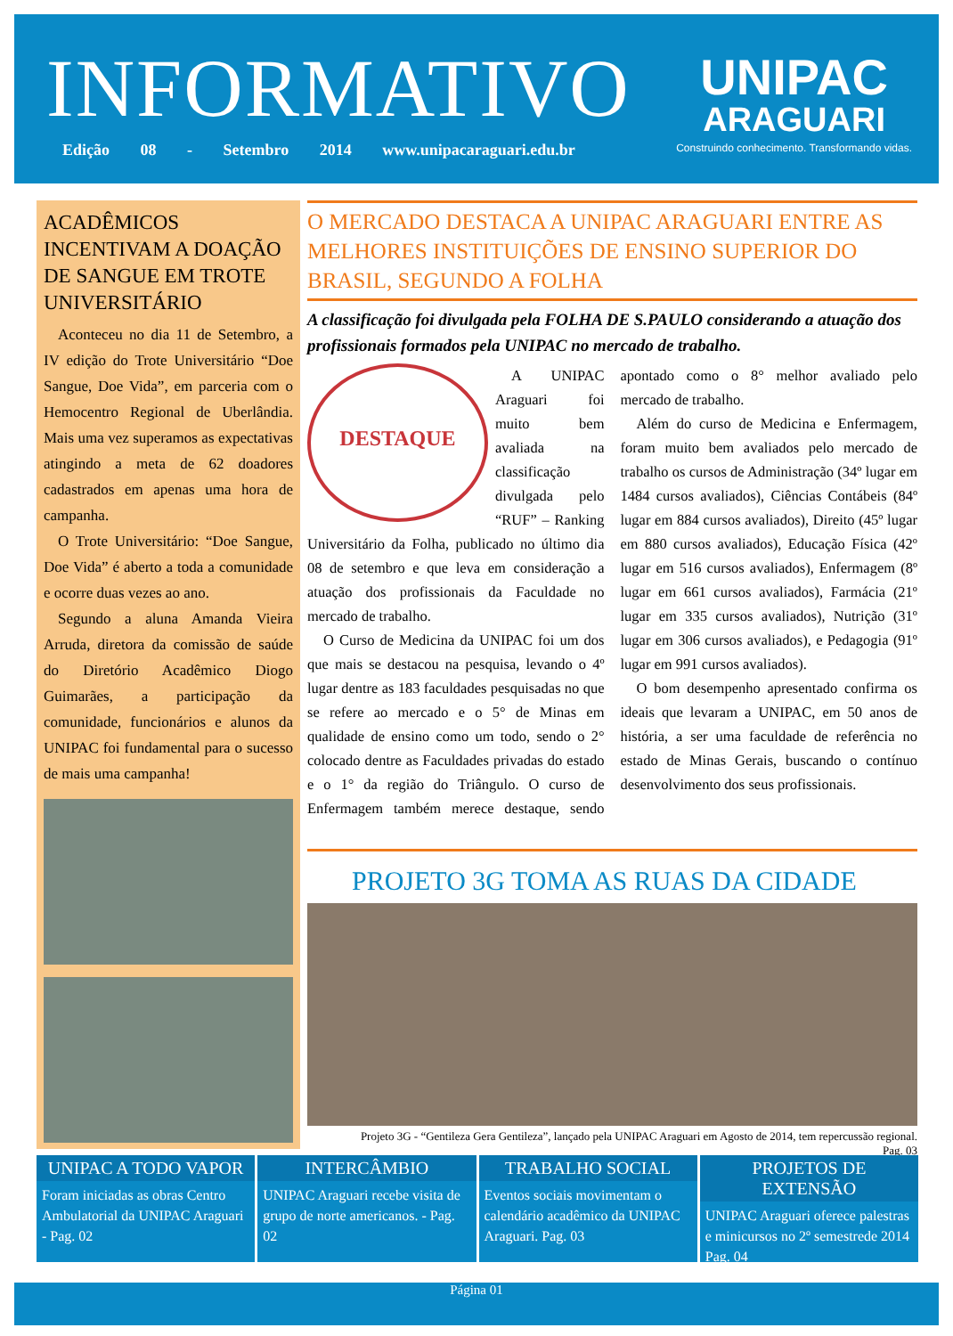INFORMATIVO
Edição 08 - Setembro 2014 www.unipacaraguari.edu.br
UNIPAC
ARAGUARI
Construindo conhecimento. Transformando vidas.
ACADÊMICOS INCENTIVAM A DOAÇÃO DE SANGUE EM TROTE UNIVERSITÁRIO
Aconteceu no dia 11 de Setembro, a IV edição do Trote Universitário “Doe Sangue, Doe Vida”, em parceria com o Hemocentro Regional de Uberlândia. Mais uma vez superamos as expectativas atingindo a meta de 62 doadores cadastrados em apenas uma hora de campanha.
O Trote Universitário: “Doe Sangue, Doe Vida” é aberto a toda a comunidade e ocorre duas vezes ao ano.
Segundo a aluna Amanda Vieira Arruda, diretora da comissão de saúde do Diretório Acadêmico Diogo Guimarães, a participação da comunidade, funcionários e alunos da UNIPAC foi fundamental para o sucesso de mais uma campanha!
O MERCADO DESTACA A UNIPAC ARAGUARI ENTRE AS MELHORES INSTITUIÇÕES DE ENSINO SUPERIOR DO BRASIL, SEGUNDO A FOLHA
A classificação foi divulgada pela FOLHA DE S.PAULO considerando a atuação dos profissionais formados pela UNIPAC no mercado de trabalho.
DESTAQUE
A UNIPAC Araguari foi muito bem avaliada na classificação divulgada pelo “RUF” – Ranking Universitário da Folha, publicado no último dia 08 de setembro e que leva em consideração a atuação dos profissionais da Faculdade no mercado de trabalho.
O Curso de Medicina da UNIPAC foi um dos que mais se destacou na pesquisa, levando o 4º lugar dentre as 183 faculdades pesquisadas no que se refere ao mercado e o 5° de Minas em qualidade de ensino como um todo, sendo o 2° colocado dentre as Faculdades privadas do estado e o 1° da região do Triângulo. O curso de Enfermagem também merece destaque, sendo apontado como o 8° melhor avaliado pelo mercado de trabalho.
Além do curso de Medicina e Enfermagem, foram muito bem avaliados pelo mercado de trabalho os cursos de Administração (34º lugar em 1484 cursos avaliados), Ciências Contábeis (84º lugar em 884 cursos avaliados), Direito (45º lugar em 880 cursos avaliados), Educação Física (42º lugar em 516 cursos avaliados), Enfermagem (8º lugar em 661 cursos avaliados), Farmácia (21º lugar em 335 cursos avaliados), Nutrição (31º lugar em 306 cursos avaliados), e Pedagogia (91º lugar em 991 cursos avaliados).
O bom desempenho apresentado confirma os ideais que levaram a UNIPAC, em 50 anos de história, a ser uma faculdade de referência no estado de Minas Gerais, buscando o contínuo desenvolvimento dos seus profissionais.
PROJETO 3G TOMA AS RUAS DA CIDADE
Projeto 3G - “Gentileza Gera Gentileza”, lançado pela UNIPAC Araguari em Agosto de 2014, tem repercussão regional.
Pag. 03
UNIPAC A TODO VAPOR
Foram iniciadas as obras Centro Ambulatorial da UNIPAC Araguari - Pag. 02
INTERCÂMBIO
UNIPAC Araguari recebe visita de grupo de norte americanos. - Pag. 02
TRABALHO SOCIAL
Eventos sociais movimentam o calendário acadêmico da UNIPAC Araguari. Pag. 03
PROJETOS DE EXTENSÃO
UNIPAC Araguari oferece palestras e minicursos no 2º semestrede 2014 Pag. 04
Página 01